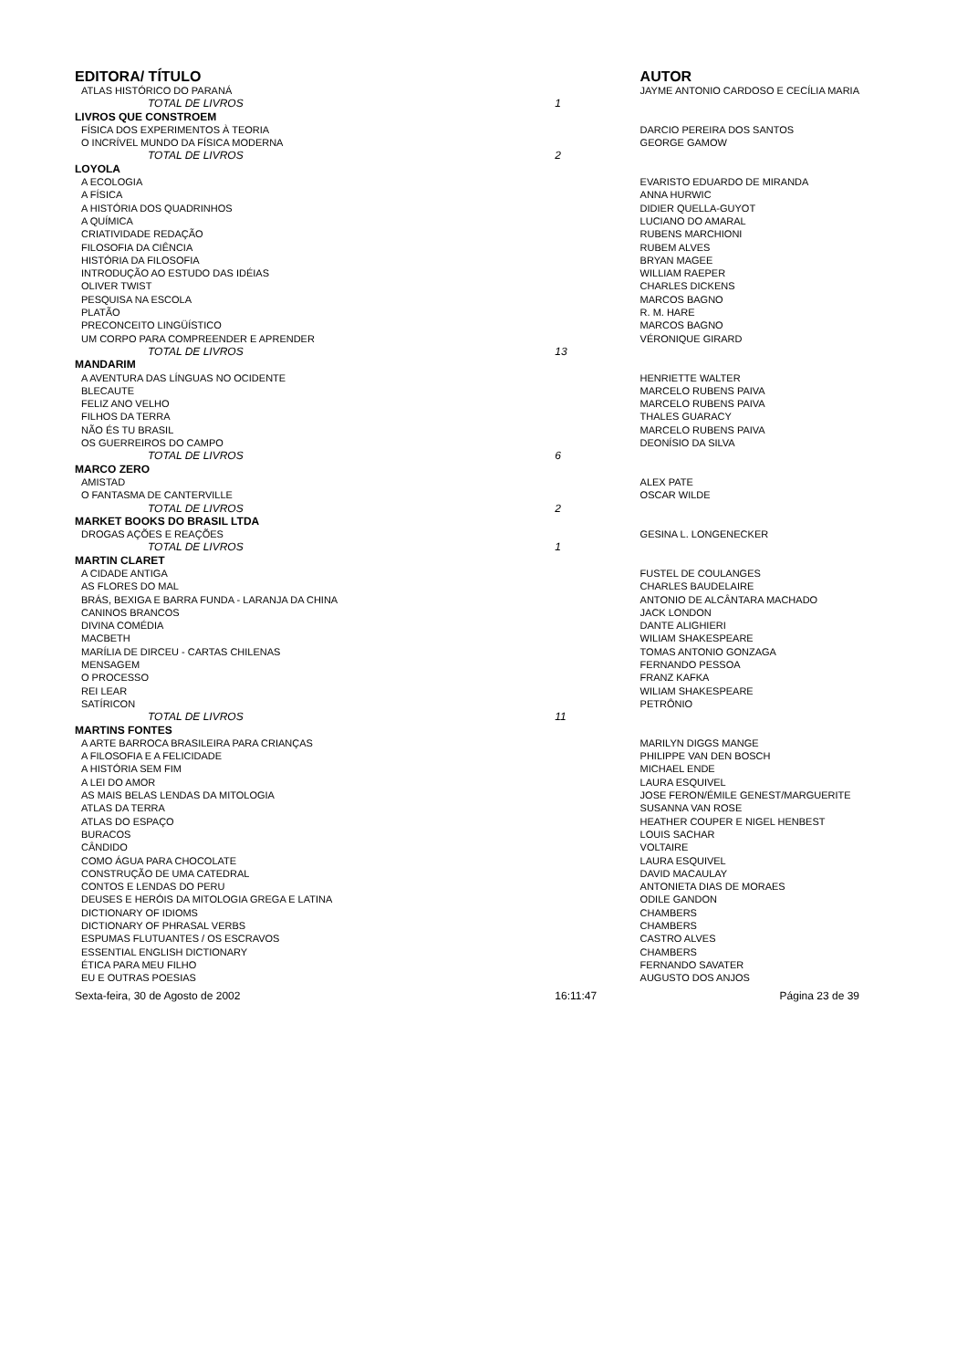| EDITORA/ TÍTULO | | AUTOR |
| --- | --- | --- |
| ATLAS HISTÓRICO DO PARANÁ | | JAYME ANTONIO CARDOSO E CECÍLIA MARIA |
| TOTAL DE LIVROS | 1 | |
| LIVROS QUE CONSTROEM | | |
| FÍSICA DOS EXPERIMENTOS À TEORIA | | DARCIO PEREIRA DOS SANTOS |
| O INCRÍVEL MUNDO DA FÍSICA MODERNA | | GEORGE GAMOW |
| TOTAL DE LIVROS | 2 | |
| LOYOLA | | |
| A ECOLOGIA | | EVARISTO EDUARDO DE MIRANDA |
| A FÍSICA | | ANNA HURWIC |
| A HISTÓRIA DOS QUADRINHOS | | DIDIER QUELLA-GUYOT |
| A QUÍMICA | | LUCIANO DO AMARAL |
| CRIATIVIDADE REDAÇÃO | | RUBENS MARCHIONI |
| FILOSOFIA DA CIÊNCIA | | RUBEM ALVES |
| HISTÓRIA DA FILOSOFIA | | BRYAN MAGEE |
| INTRODUÇÃO AO ESTUDO DAS IDÉIAS | | WILLIAM RAEPER |
| OLIVER TWIST | | CHARLES DICKENS |
| PESQUISA NA ESCOLA | | MARCOS BAGNO |
| PLATÃO | | R. M. HARE |
| PRECONCEITO LINGÜÍSTICO | | MARCOS BAGNO |
| UM CORPO PARA COMPREENDER E APRENDER | | VÉRONIQUE GIRARD |
| TOTAL DE LIVROS | 13 | |
| MANDARIM | | |
| A AVENTURA DAS LÍNGUAS NO OCIDENTE | | HENRIETTE WALTER |
| BLECAUTE | | MARCELO RUBENS PAIVA |
| FELIZ ANO VELHO | | MARCELO RUBENS PAIVA |
| FILHOS DA TERRA | | THALES GUARACY |
| NÃO ÉS TU BRASIL | | MARCELO RUBENS PAIVA |
| OS GUERREIROS DO CAMPO | | DEONÍSIO DA SILVA |
| TOTAL DE LIVROS | 6 | |
| MARCO ZERO | | |
| AMISTAD | | ALEX PATE |
| O FANTASMA DE CANTERVILLE | | OSCAR WILDE |
| TOTAL DE LIVROS | 2 | |
| MARKET BOOKS DO BRASIL LTDA | | |
| DROGAS AÇÕES E REAÇÕES | | GESINA L. LONGENECKER |
| TOTAL DE LIVROS | 1 | |
| MARTIN CLARET | | |
| A CIDADE ANTIGA | | FUSTEL DE COULANGES |
| AS FLORES DO MAL | | CHARLES BAUDELAIRE |
| BRÁS, BEXIGA E BARRA FUNDA - LARANJA DA CHINA | | ANTONIO DE ALCÂNTARA MACHADO |
| CANINOS BRANCOS | | JACK LONDON |
| DIVINA COMÉDIA | | DANTE ALIGHIERI |
| MACBETH | | WILIAM SHAKESPEARE |
| MARÍLIA DE DIRCEU - CARTAS CHILENAS | | TOMAS ANTONIO GONZAGA |
| MENSAGEM | | FERNANDO PESSOA |
| O PROCESSO | | FRANZ KAFKA |
| REI LEAR | | WILIAM SHAKESPEARE |
| SATÍRICON | | PETRÔNIO |
| TOTAL DE LIVROS | 11 | |
| MARTINS FONTES | | |
| A ARTE BARROCA BRASILEIRA PARA CRIANÇAS | | MARILYN DIGGS MANGE |
| A FILOSOFIA E A FELICIDADE | | PHILIPPE VAN DEN BOSCH |
| A HISTÓRIA SEM FIM | | MICHAEL ENDE |
| A LEI DO AMOR | | LAURA ESQUIVEL |
| AS MAIS BELAS LENDAS DA MITOLOGIA | | JOSE FERON/ÉMILE GENEST/MARGUERITE |
| ATLAS DA TERRA | | SUSANNA VAN ROSE |
| ATLAS DO ESPAÇO | | HEATHER COUPER E NIGEL HENBEST |
| BURACOS | | LOUIS SACHAR |
| CÂNDIDO | | VOLTAIRE |
| COMO ÁGUA PARA CHOCOLATE | | LAURA ESQUIVEL |
| CONSTRUÇÃO DE UMA CATEDRAL | | DAVID MACAULAY |
| CONTOS E LENDAS DO PERU | | ANTONIETA DIAS DE MORAES |
| DEUSES E HERÓIS DA MITOLOGIA GREGA E LATINA | | ODILE GANDON |
| DICTIONARY OF IDIOMS | | CHAMBERS |
| DICTIONARY OF PHRASAL VERBS | | CHAMBERS |
| ESPUMAS FLUTUANTES / OS ESCRAVOS | | CASTRO ALVES |
| ESSENTIAL ENGLISH DICTIONARY | | CHAMBERS |
| ÉTICA PARA MEU FILHO | | FERNANDO SAVATER |
| EU E OUTRAS POESIAS | | AUGUSTO DOS ANJOS |
| Sexta-feira, 30 de Agosto de 2002 | 16:11:47 | Página 23 de 39 |